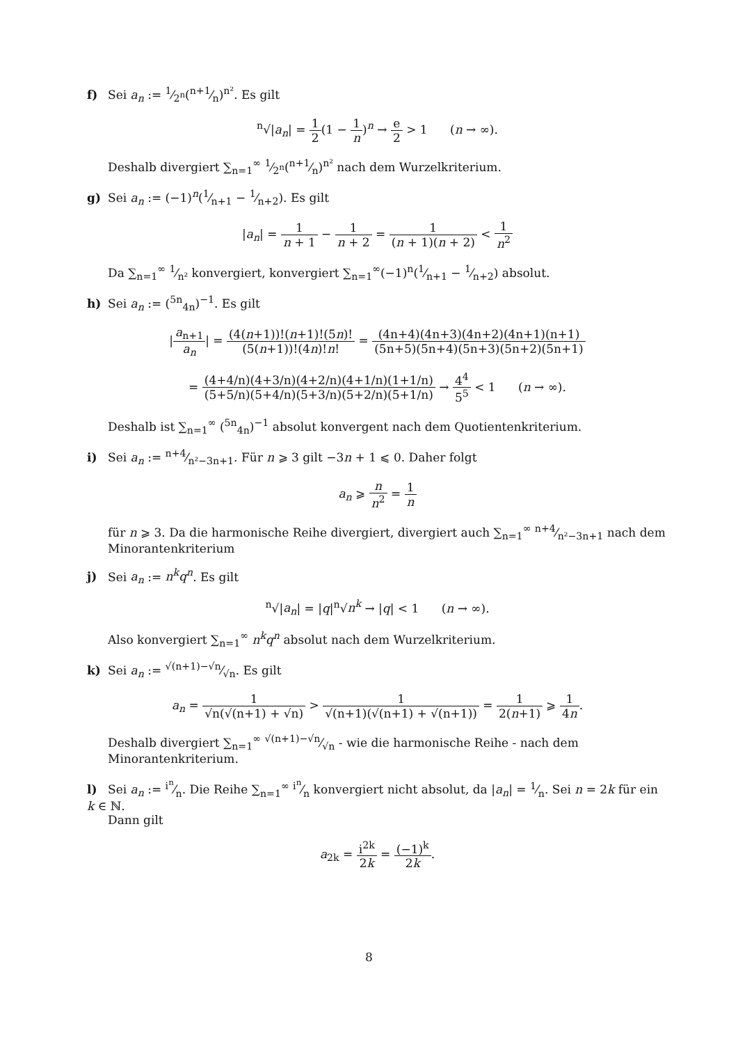f) Sei a<sub>n</sub> := 1⁄2<sup>n</sup>(n+1⁄n)<sup>n²</sup>. Es gilt
<sup>n</sup>√|a<sub>n</sub>| = 1 2(1 − 1 n)<sup>n</sup> → e 2 > 1 (n → ∞).
Deshalb divergiert ∑<sub>n=1</sub><sup>∞</sup> 1⁄2<sup>n</sup>(n+1⁄n)<sup>n²</sup> nach dem Wurzelkriterium.
g) Sei a<sub>n</sub> := (−1)<sup>n</sup>(1⁄n+1 − 1⁄n+2). Es gilt
|a<sub>n</sub>| = 1 n + 1 − 1 n + 2 = 1 (n + 1)(n + 2) < 1 n<sup>2</sup>
Da ∑<sub>n=1</sub><sup>∞</sup> 1⁄n² konvergiert, konvergiert ∑<sub>n=1</sub><sup>∞</sup>(−1)<sup>n</sup>(1⁄n+1 − 1⁄n+2) absolut.
h) Sei a<sub>n</sub> := (<sup>5n</sup><sub>4n</sub>)<sup>−1</sup>. Es gilt
|a<sub>n+1</sub> a<sub>n</sub>| = (4(n+1))!(n+1)!(5n)! (5(n+1))!(4n)!n! = (4n+4)(4n+3)(4n+2)(4n+1)(n+1) (5n+5)(5n+4)(5n+3)(5n+2)(5n+1)
= (4+4/n)(4+3/n)(4+2/n)(4+1/n)(1+1/n) (5+5/n)(5+4/n)(5+3/n)(5+2/n)(5+1/n) → 4<sup>4</sup> 5<sup>5</sup> < 1 (n → ∞).
Deshalb ist ∑<sub>n=1</sub><sup>∞</sup> (<sup>5n</sup><sub>4n</sub>)<sup>−1</sup> absolut konvergent nach dem Quotientenkriterium.
i) Sei a<sub>n</sub> := n+4⁄n²−3n+1. Für n ⩾ 3 gilt −3n + 1 ⩽ 0. Daher folgt
a<sub>n</sub> ⩾ n n<sup>2</sup> = 1 n
für n ⩾ 3. Da die harmonische Reihe divergiert, divergiert auch ∑<sub>n=1</sub><sup>∞</sup> n+4⁄n²−3n+1 nach dem Minorantenkriterium
j) Sei a<sub>n</sub> := n<sup>k</sup>q<sup>n</sup>. Es gilt
<sup>n</sup>√|a<sub>n</sub>| = |q|<sup>n</sup>√n<sup>k</sup> → |q| < 1 (n → ∞).
Also konvergiert ∑<sub>n=1</sub><sup>∞</sup> n<sup>k</sup>q<sup>n</sup> absolut nach dem Wurzelkriterium.
k) Sei a<sub>n</sub> := √(n+1)−√n⁄√n. Es gilt
a<sub>n</sub> = 1 √n(√(n+1) + √n) > 1 √(n+1)(√(n+1) + √(n+1)) = 1 2(n+1) ⩾ 1 4n.
Deshalb divergiert ∑<sub>n=1</sub><sup>∞</sup> √(n+1)−√n⁄√n - wie die harmonische Reihe - nach dem Minorantenkriterium.
l) Sei a<sub>n</sub> := i<sup>n</sup>⁄n. Die Reihe ∑<sub>n=1</sub><sup>∞</sup> i<sup>n</sup>⁄n konvergiert nicht absolut, da |a<sub>n</sub>| = 1⁄n. Sei n = 2k für ein k ∈ ℕ.
Dann gilt
a<sub>2k</sub> = i<sup>2k</sup> 2k = (−1)<sup>k</sup> 2k.
8